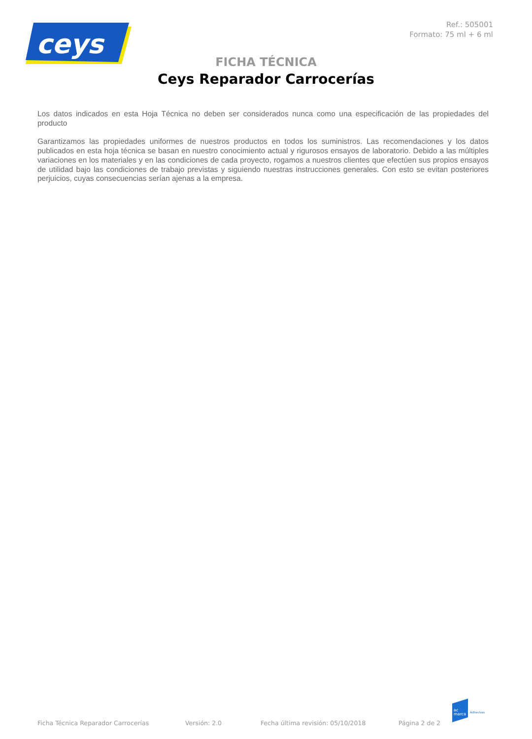ceys
Ref.: 505001
Formato: 75 ml + 6 ml
FICHA TÉCNICA
Ceys Reparador Carrocerías
Los datos indicados en esta Hoja Técnica no deben ser considerados nunca como una especificación de las propiedades del producto
Garantizamos las propiedades uniformes de nuestros productos en todos los suministros. Las recomendaciones y los datos publicados en esta hoja técnica se basan en nuestro conocimiento actual y rigurosos ensayos de laboratorio. Debido a las múltiples variaciones en los materiales y en las condiciones de cada proyecto, rogamos a nuestros clientes que efectúen sus propios ensayos de utilidad bajo las condiciones de trabajo previstas y siguiendo nuestras instrucciones generales. Con esto se evitan posteriores perjuicios, cuyas consecuencias serían ajenas a la empresa.
ac
marca
Adhesives
Ficha Técnica Reparador Carrocerías Versión: 2.0 Fecha última revisión: 05/10/2018 Página 2 de 2